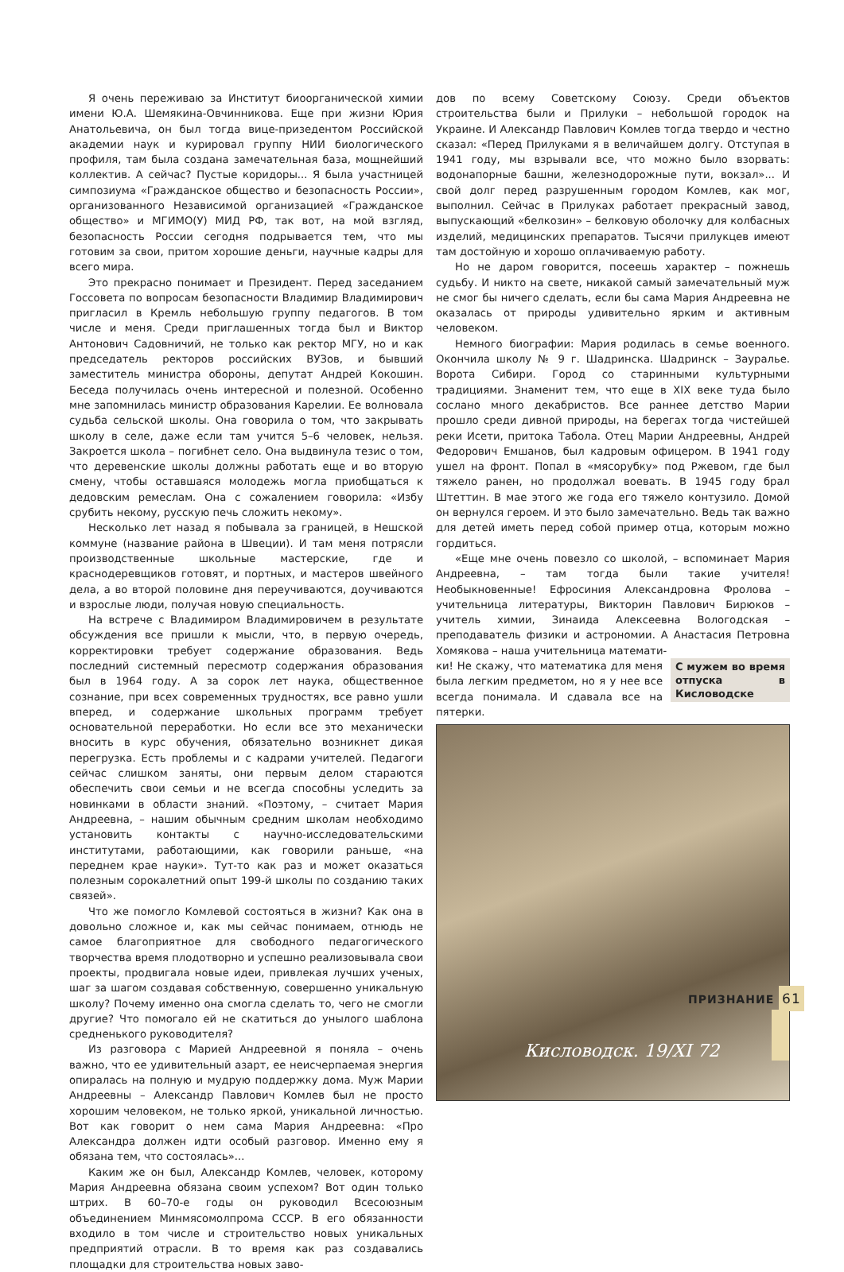Я очень переживаю за Институт биоорганической химии имени Ю.А. Шемякина-Овчинникова. Еще при жизни Юрия Анатольевича, он был тогда вице-призедентом Российской академии наук и курировал группу НИИ биологического профиля, там была создана замечательная база, мощнейший коллектив. А сейчас? Пустые коридоры... Я была участницей симпозиума «Гражданское общество и безопасность России», организованного Независимой организацией «Гражданское общество» и МГИМО(У) МИД РФ, так вот, на мой взгляд, безопасность России сегодня подрывается тем, что мы готовим за свои, притом хорошие деньги, научные кадры для всего мира.
Это прекрасно понимает и Президент. Перед заседанием Госсовета по вопросам безопасности Владимир Владимирович пригласил в Кремль небольшую группу педагогов. В том числе и меня. Среди приглашенных тогда был и Виктор Антонович Садовничий, не только как ректор МГУ, но и как председатель ректоров российских ВУЗов, и бывший заместитель министра обороны, депутат Андрей Кокошин. Беседа получилась очень интересной и полезной. Особенно мне запомнилась министр образования Карелии. Ее волновала судьба сельской школы. Она говорила о том, что закрывать школу в селе, даже если там учится 5–6 человек, нельзя. Закроется школа – погибнет село. Она выдвинула тезис о том, что деревенские школы должны работать еще и во вторую смену, чтобы оставшаяся молодежь могла приобщаться к дедовским ремеслам. Она с сожалением говорила: «Избу срубить некому, русскую печь сложить некому».
Несколько лет назад я побывала за границей, в Нешской коммуне (название района в Швеции). И там меня потрясли производственные школьные мастерские, где и краснодеревщиков готовят, и портных, и мастеров швейного дела, а во второй половине дня переучиваются, доучиваются и взрослые люди, получая новую специальность.
На встрече с Владимиром Владимировичем в результате обсуждения все пришли к мысли, что, в первую очередь, корректировки требует содержание образования. Ведь последний системный пересмотр содержания образования был в 1964 году. А за сорок лет наука, общественное сознание, при всех современных трудностях, все равно ушли вперед, и содержание школьных программ требует основательной переработки. Но если все это механически вносить в курс обучения, обязательно возникнет дикая перегрузка. Есть проблемы и с кадрами учителей. Педагоги сейчас слишком заняты, они первым делом стараются обеспечить свои семьи и не всегда способны уследить за новинками в области знаний. «Поэтому, – считает Мария Андреевна, – нашим обычным средним школам необходимо установить контакты с научно-исследовательскими институтами, работающими, как говорили раньше, «на переднем крае науки». Тут-то как раз и может оказаться полезным сорокалетний опыт 199-й школы по созданию таких связей».
Что же помогло Комлевой состояться в жизни? Как она в довольно сложное и, как мы сейчас понимаем, отнюдь не самое благоприятное для свободного педагогического творчества время плодотворно и успешно реализовывала свои проекты, продвигала новые идеи, привлекая лучших ученых, шаг за шагом создавая собственную, совершенно уникальную школу? Почему именно она смогла сделать то, чего не смогли другие? Что помогало ей не скатиться до унылого шаблона средненького руководителя?
Из разговора с Марией Андреевной я поняла – очень важно, что ее удивительный азарт, ее неисчерпаемая энергия опиралась на полную и мудрую поддержку дома. Муж Марии Андреевны – Александр Павлович Комлев был не просто хорошим человеком, не только яркой, уникальной личностью. Вот как говорит о нем сама Мария Андреевна: «Про Александра должен идти особый разговор. Именно ему я обязана тем, что состоялась»...
Каким же он был, Александр Комлев, человек, которому Мария Андреевна обязана своим успехом? Вот один только штрих. В 60–70-е годы он руководил Всесоюзным объединением Минмясомолпрома СССР. В его обязанности входило в том числе и строительство новых уникальных предприятий отрасли. В то время как раз создавались площадки для строительства новых заво-
дов по всему Советскому Союзу. Среди объектов строительства были и Прилуки – небольшой городок на Украине. И Александр Павлович Комлев тогда твердо и честно сказал: «Перед Прилуками я в величайшем долгу. Отступая в 1941 году, мы взрывали все, что можно было взорвать: водонапорные башни, железнодорожные пути, вокзал»... И свой долг перед разрушенным городом Комлев, как мог, выполнил. Сейчас в Прилуках работает прекрасный завод, выпускающий «белкозин» – белковую оболочку для колбасных изделий, медицинских препаратов. Тысячи прилукцев имеют там достойную и хорошо оплачиваемую работу.
Но не даром говорится, посеешь характер – пожнешь судьбу. И никто на свете, никакой самый замечательный муж не смог бы ничего сделать, если бы сама Мария Андреевна не оказалась от природы удивительно ярким и активным человеком.
Немного биографии: Мария родилась в семье военного. Окончила школу № 9 г. Шадринска. Шадринск – Зауралье. Ворота Сибири. Город со старинными культурными традициями. Знаменит тем, что еще в XIX веке туда было сослано много декабристов. Все раннее детство Марии прошло среди дивной природы, на берегах тогда чистейшей реки Исети, притока Табола. Отец Марии Андреевны, Андрей Федорович Емшанов, был кадровым офицером. В 1941 году ушел на фронт. Попал в «мясорубку» под Ржевом, где был тяжело ранен, но продолжал воевать. В 1945 году брал Штеттин. В мае этого же года его тяжело контузило. Домой он вернулся героем. И это было замечательно. Ведь так важно для детей иметь перед собой пример отца, которым можно гордиться.
«Еще мне очень повезло со школой, – вспоминает Мария Андреевна, – там тогда были такие учителя! Необыкновенные! Ефросиния Александровна Фролова – учительница литературы, Викторин Павлович Бирюков – учитель химии, Зинаида Алексеевна Вологодская – преподаватель физики и астрономии. А Анастасия Петровна Хомякова – наша учительница математи-
С мужем во время отпуска в Кисловодске
ки! Не скажу, что математика для меня была легким предметом, но я у нее все всегда понимала. И сдавала все на пятерки.
Кисловодск. 19/XI 72
ПРИЗНАНИЕ 61